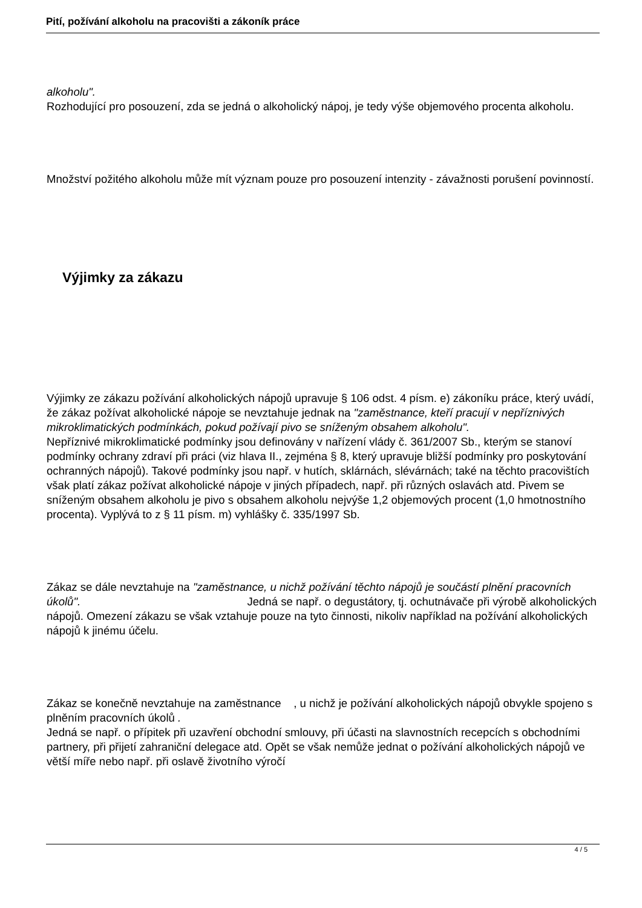Pití, požívání alkoholu na pracovišti a zákoník práce
alkoholu".
Rozhodující pro posouzení, zda se jedná o alkoholický nápoj, je tedy výše objemového procenta alkoholu.
Množství požitého alkoholu může mít význam pouze pro posouzení intenzity - závažnosti porušení povinností.
Výjimky za zákazu
Výjimky ze zákazu požívání alkoholických nápojů upravuje § 106 odst. 4 písm. e) zákoníku práce, který uvádí, že zákaz požívat alkoholické nápoje se nevztahuje jednak na "zaměstnance, kteří pracují v nepříznivých mikroklimatických podmínkách, pokud požívají pivo se sníženým obsahem alkoholu".
Nepříznivé mikroklimatické podmínky jsou definovány v nařízení vlády č. 361/2007 Sb., kterým se stanoví podmínky ochrany zdraví při práci (viz hlava II., zejména § 8, který upravuje bližší podmínky pro poskytování ochranných nápojů). Takové podmínky jsou např. v hutích, sklárnách, slévárnách; také na těchto pracovištích však platí zákaz požívat alkoholické nápoje v jiných případech, např. při různých oslavách atd. Pivem se sníženým obsahem alkoholu je pivo s obsahem alkoholu nejvýše 1,2 objemových procent (1,0 hmotnostního procenta). Vyplývá to z § 11 písm. m) vyhlášky č. 335/1997 Sb.
Zákaz se dále nevztahuje na "zaměstnance, u nichž požívání těchto nápojů je součástí plnění pracovních úkolů". Jedná se např. o degustátory, tj. ochutnávače při výrobě alkoholických nápojů. Omezení zákazu se však vztahuje pouze na tyto činnosti, nikoliv například na požívání alkoholických nápojů k jinému účelu.
Zákaz se konečně nevztahuje na zaměstnance , u nichž je požívání alkoholických nápojů obvykle spojeno s plněním pracovních úkolů .
Jedná se např. o přípitek při uzavření obchodní smlouvy, při účasti na slavnostních recepcích s obchodními partnery, při přijetí zahraniční delegace atd. Opět se však nemůže jednat o požívání alkoholických nápojů ve větší míře nebo např. při oslavě životního výročí
4 / 5